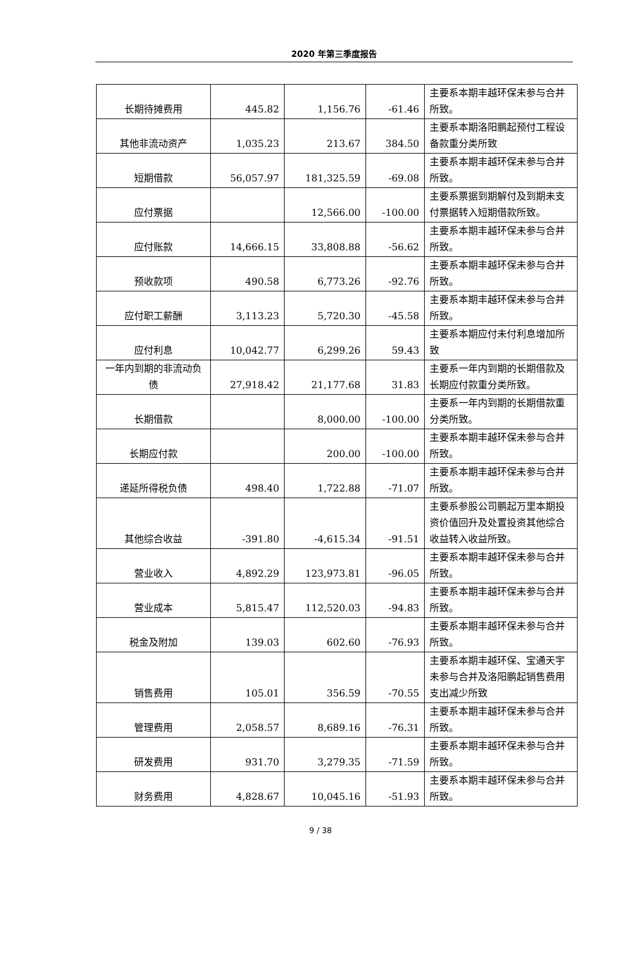2020 年第三季度报告
| 长期待摊费用 | 445.82 | 1,156.76 | -61.46 | 主要系本期丰越环保未参与合并所致。 |
| 其他非流动资产 | 1,035.23 | 213.67 | 384.50 | 主要系本期洛阳鹏起预付工程设备款重分类所致 |
| 短期借款 | 56,057.97 | 181,325.59 | -69.08 | 主要系本期丰越环保未参与合并所致。 |
| 应付票据 | | 12,566.00 | -100.00 | 主要系票据到期解付及到期未支付票据转入短期借款所致。 |
| 应付账款 | 14,666.15 | 33,808.88 | -56.62 | 主要系本期丰越环保未参与合并所致。 |
| 预收款项 | 490.58 | 6,773.26 | -92.76 | 主要系本期丰越环保未参与合并所致。 |
| 应付职工薪酬 | 3,113.23 | 5,720.30 | -45.58 | 主要系本期丰越环保未参与合并所致。 |
| 应付利息 | 10,042.77 | 6,299.26 | 59.43 | 主要系本期应付未付利息增加所致 |
| 一年内到期的非流动负债 | 27,918.42 | 21,177.68 | 31.83 | 主要系一年内到期的长期借款及长期应付款重分类所致。 |
| 长期借款 | | 8,000.00 | -100.00 | 主要系一年内到期的长期借款重分类所致。 |
| 长期应付款 | | 200.00 | -100.00 | 主要系本期丰越环保未参与合并所致。 |
| 递延所得税负债 | 498.40 | 1,722.88 | -71.07 | 主要系本期丰越环保未参与合并所致。 |
| 其他综合收益 | -391.80 | -4,615.34 | -91.51 | 主要系参股公司鹏起万里本期投资价值回升及处置投资其他综合收益转入收益所致。 |
| 营业收入 | 4,892.29 | 123,973.81 | -96.05 | 主要系本期丰越环保未参与合并所致。 |
| 营业成本 | 5,815.47 | 112,520.03 | -94.83 | 主要系本期丰越环保未参与合并所致。 |
| 税金及附加 | 139.03 | 602.60 | -76.93 | 主要系本期丰越环保未参与合并所致。 |
| 销售费用 | 105.01 | 356.59 | -70.55 | 主要系本期丰越环保、宝通天宇未参与合并及洛阳鹏起销售费用支出减少所致 |
| 管理费用 | 2,058.57 | 8,689.16 | -76.31 | 主要系本期丰越环保未参与合并所致。 |
| 研发费用 | 931.70 | 3,279.35 | -71.59 | 主要系本期丰越环保未参与合并所致。 |
| 财务费用 | 4,828.67 | 10,045.16 | -51.93 | 主要系本期丰越环保未参与合并所致。 |
9 / 38